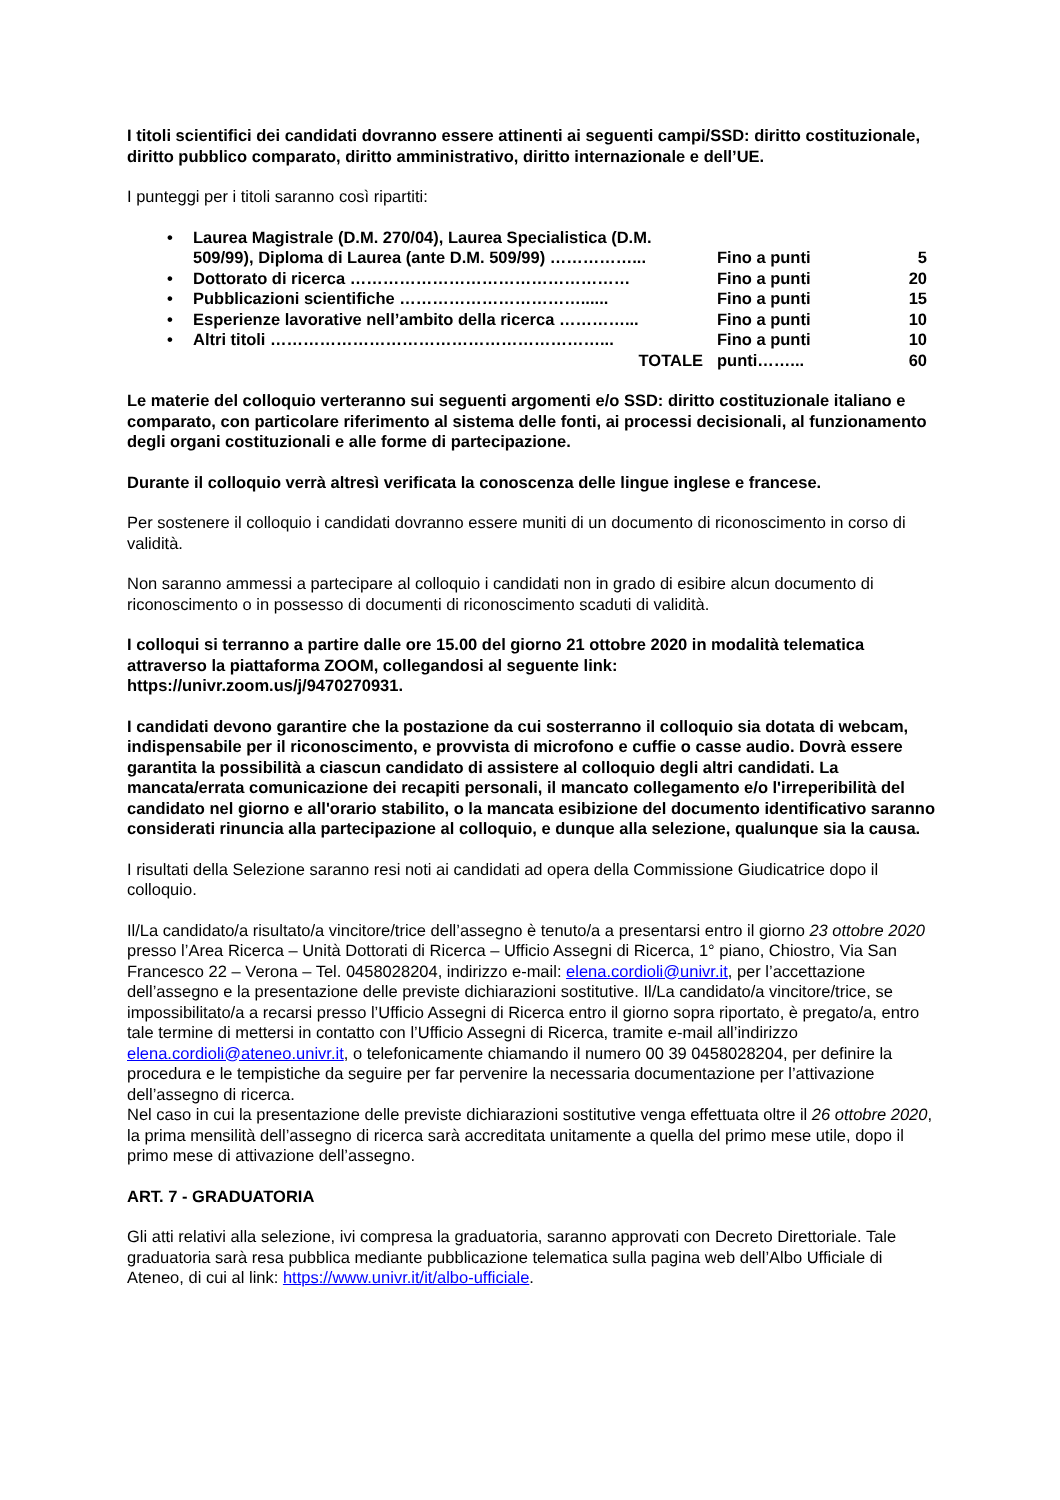I titoli scientifici dei candidati dovranno essere attinenti ai seguenti campi/SSD: diritto costituzionale, diritto pubblico comparato, diritto amministrativo, diritto internazionale e dell’UE.
I punteggi per i titoli saranno così ripartiti:
| • | Laurea Magistrale (D.M. 270/04), Laurea Specialistica (D.M. 509/99), Diploma di Laurea (ante D.M. 509/99) ……………... | Fino a punti | 5 |
| • | Dottorato di ricerca …………………………………………… | Fino a punti | 20 |
| • | Pubblicazioni scientifiche ……………………………...... | Fino a punti | 15 |
| • | Esperienze lavorative nell’ambito della ricerca …………... | Fino a punti | 10 |
| • | Altri titoli ……………………………………………………... | Fino a punti | 10 |
| | TOTALE | punti……... | 60 |
Le materie del colloquio verteranno sui seguenti argomenti e/o SSD: diritto costituzionale italiano e comparato, con particolare riferimento al sistema delle fonti, ai processi decisionali, al funzionamento degli organi costituzionali e alle forme di partecipazione.
Durante il colloquio verrà altresì verificata la conoscenza delle lingue inglese e francese.
Per sostenere il colloquio i candidati dovranno essere muniti di un documento di riconoscimento in corso di validità.
Non saranno ammessi a partecipare al colloquio i candidati non in grado di esibire alcun documento di riconoscimento o in possesso di documenti di riconoscimento scaduti di validità.
I colloqui si terranno a partire dalle ore 15.00 del giorno 21 ottobre 2020 in modalità telematica attraverso la piattaforma ZOOM, collegandosi al seguente link:
https://univr.zoom.us/j/9470270931.
I candidati devono garantire che la postazione da cui sosterranno il colloquio sia dotata di webcam, indispensabile per il riconoscimento, e provvista di microfono e cuffie o casse audio. Dovrà essere garantita la possibilità a ciascun candidato di assistere al colloquio degli altri candidati. La mancata/errata comunicazione dei recapiti personali, il mancato collegamento e/o l'irreperibilità del candidato nel giorno e all'orario stabilito, o la mancata esibizione del documento identificativo saranno considerati rinuncia alla partecipazione al colloquio, e dunque alla selezione, qualunque sia la causa.
I risultati della Selezione saranno resi noti ai candidati ad opera della Commissione Giudicatrice dopo il colloquio.
Il/La candidato/a risultato/a vincitore/trice dell’assegno è tenuto/a a presentarsi entro il giorno 23 ottobre 2020 presso l’Area Ricerca – Unità Dottorati di Ricerca – Ufficio Assegni di Ricerca, 1° piano, Chiostro, Via San Francesco 22 – Verona – Tel. 0458028204, indirizzo e-mail: elena.cordioli@univr.it, per l’accettazione dell’assegno e la presentazione delle previste dichiarazioni sostitutive. Il/La candidato/a vincitore/trice, se impossibilitato/a a recarsi presso l’Ufficio Assegni di Ricerca entro il giorno sopra riportato, è pregato/a, entro tale termine di mettersi in contatto con l’Ufficio Assegni di Ricerca, tramite e-mail all’indirizzo elena.cordioli@ateneo.univr.it, o telefonicamente chiamando il numero 00 39 0458028204, per definire la procedura e le tempistiche da seguire per far pervenire la necessaria documentazione per l’attivazione dell’assegno di ricerca.
Nel caso in cui la presentazione delle previste dichiarazioni sostitutive venga effettuata oltre il 26 ottobre 2020, la prima mensilità dell’assegno di ricerca sarà accreditata unitamente a quella del primo mese utile, dopo il primo mese di attivazione dell’assegno.
ART. 7 - GRADUATORIA
Gli atti relativi alla selezione, ivi compresa la graduatoria, saranno approvati con Decreto Direttoriale. Tale graduatoria sarà resa pubblica mediante pubblicazione telematica sulla pagina web dell’Albo Ufficiale di Ateneo, di cui al link: https://www.univr.it/it/albo-ufficiale.